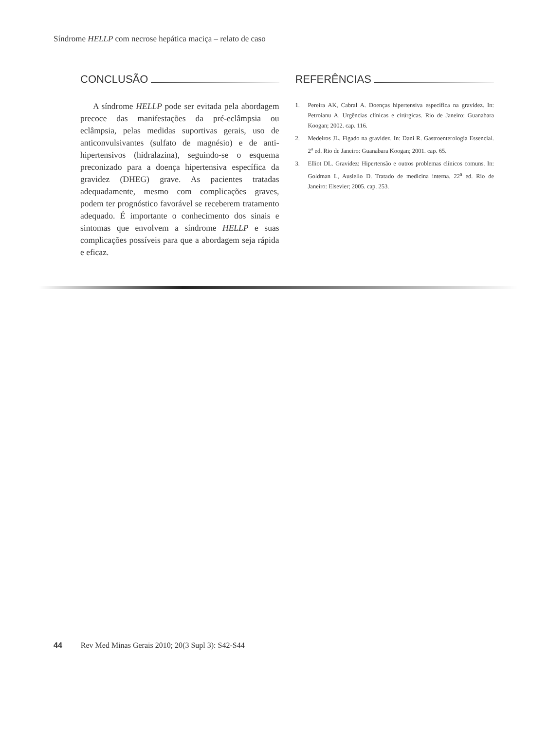Síndrome HELLP com necrose hepática maciça – relato de caso
CONCLUSÃO
A síndrome HELLP pode ser evitada pela abordagem precoce das manifestações da pré-eclâmpsia ou eclâmpsia, pelas medidas suportivas gerais, uso de anticonvulsivantes (sulfato de magnésio) e de anti-hipertensivos (hidralazina), seguindo-se o esquema preconizado para a doença hipertensiva específica da gravidez (DHEG) grave. As pacientes tratadas adequadamente, mesmo com complicações graves, podem ter prognóstico favorável se receberem tratamento adequado. É importante o conhecimento dos sinais e sintomas que envolvem a síndrome HELLP e suas complicações possíveis para que a abordagem seja rápida e eficaz.
REFERÊNCIAS
1. Pereira AK, Cabral A. Doenças hipertensiva específica na gravidez. In: Petroianu A. Urgências clínicas e cirúrgicas. Rio de Janeiro: Guanabara Koogan; 2002. cap. 116.
2. Medeiros JL. Fígado na gravidez. In: Dani R. Gastroenterologia Essencial. 2<sup>a</sup> ed. Rio de Janeiro: Guanabara Koogan; 2001. cap. 65.
3. Elliot DL. Gravidez: Hipertensão e outros problemas clínicos comuns. In: Goldman L, Ausiello D. Tratado de medicina interna. 22<sup>a</sup> ed. Rio de Janeiro: Elsevier; 2005. cap. 253.
44 Rev Med Minas Gerais 2010; 20(3 Supl 3): S42-S44